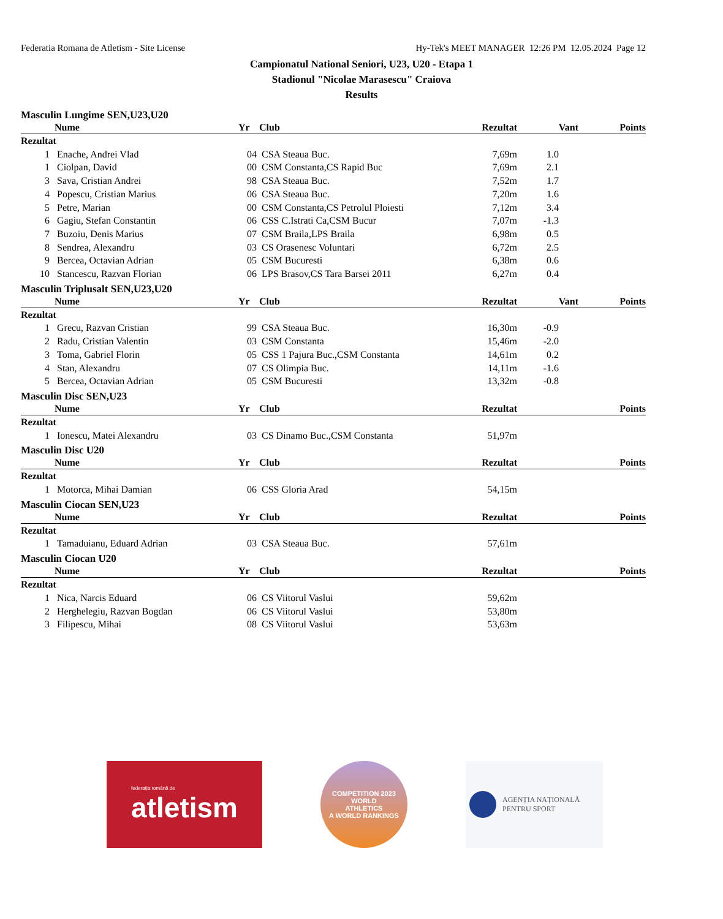Federatia Romana de Atletism - Site License Hy-Tek's MEET MANAGER 12:26 PM 12.05.2024 Page 12
Campionatul National Seniori, U23, U20 - Etapa 1
Stadionul "Nicolae Marasescu" Craiova
Results
Masculin Lungime SEN,U23,U20
| | Nume | Yr | Club | Rezultat | Vant | Points |
| --- | --- | --- | --- | --- | --- | --- |
| Rezultat | | | | | | |
| 1 | Enache, Andrei Vlad | 04 | CSA Steaua Buc. | 7,69m | 1.0 | |
| 1 | Ciolpan, David | 00 | CSM Constanta,CS Rapid Buc | 7,69m | 2.1 | |
| 3 | Sava, Cristian Andrei | 98 | CSA Steaua Buc. | 7,52m | 1.7 | |
| 4 | Popescu, Cristian Marius | 06 | CSA Steaua Buc. | 7,20m | 1.6 | |
| 5 | Petre, Marian | 00 | CSM Constanta,CS Petrolul Ploiesti | 7,12m | 3.4 | |
| 6 | Gagiu, Stefan Constantin | 06 | CSS C.Istrati Ca,CSM Bucur | 7,07m | -1.3 | |
| 7 | Buzoiu, Denis Marius | 07 | CSM Braila,LPS Braila | 6,98m | 0.5 | |
| 8 | Sendrea, Alexandru | 03 | CS Orasenesc Voluntari | 6,72m | 2.5 | |
| 9 | Bercea, Octavian Adrian | 05 | CSM Bucuresti | 6,38m | 0.6 | |
| 10 | Stancescu, Razvan Florian | 06 | LPS Brasov,CS Tara Barsei 2011 | 6,27m | 0.4 | |
Masculin Triplusalt SEN,U23,U20
| | Nume | Yr | Club | Rezultat | Vant | Points |
| --- | --- | --- | --- | --- | --- | --- |
| Rezultat | | | | | | |
| 1 | Grecu, Razvan Cristian | 99 | CSA Steaua Buc. | 16,30m | -0.9 | |
| 2 | Radu, Cristian Valentin | 03 | CSM Constanta | 15,46m | -2.0 | |
| 3 | Toma, Gabriel Florin | 05 | CSS 1 Pajura Buc.,CSM Constanta | 14,61m | 0.2 | |
| 4 | Stan, Alexandru | 07 | CS Olimpia Buc. | 14,11m | -1.6 | |
| 5 | Bercea, Octavian Adrian | 05 | CSM Bucuresti | 13,32m | -0.8 | |
Masculin Disc SEN,U23
| | Nume | Yr | Club | Rezultat | Points |
| --- | --- | --- | --- | --- | --- |
| Rezultat | | | | | |
| 1 | Ionescu, Matei Alexandru | 03 | CS Dinamo Buc.,CSM Constanta | 51,97m | |
Masculin Disc U20
| | Nume | Yr | Club | Rezultat | Points |
| --- | --- | --- | --- | --- | --- |
| Rezultat | | | | | |
| 1 | Motorca, Mihai Damian | 06 | CSS Gloria Arad | 54,15m | |
Masculin Ciocan SEN,U23
| | Nume | Yr | Club | Rezultat | Points |
| --- | --- | --- | --- | --- | --- |
| Rezultat | | | | | |
| 1 | Tamaduianu, Eduard Adrian | 03 | CSA Steaua Buc. | 57,61m | |
Masculin Ciocan U20
| | Nume | Yr | Club | Rezultat | Points |
| --- | --- | --- | --- | --- | --- |
| Rezultat | | | | | |
| 1 | Nica, Narcis Eduard | 06 | CS Viitorul Vaslui | 59,62m | |
| 2 | Herghelegiu, Razvan Bogdan | 06 | CS Viitorul Vaslui | 53,80m | |
| 3 | Filipescu, Mihai | 08 | CS Viitorul Vaslui | 53,63m | |
federația română de
atletism
COMPETITION 2023
WORLD
ATHLETICS
A WORLD RANKINGS
AGENȚIA NAȚIONALĂ
PENTRU SPORT